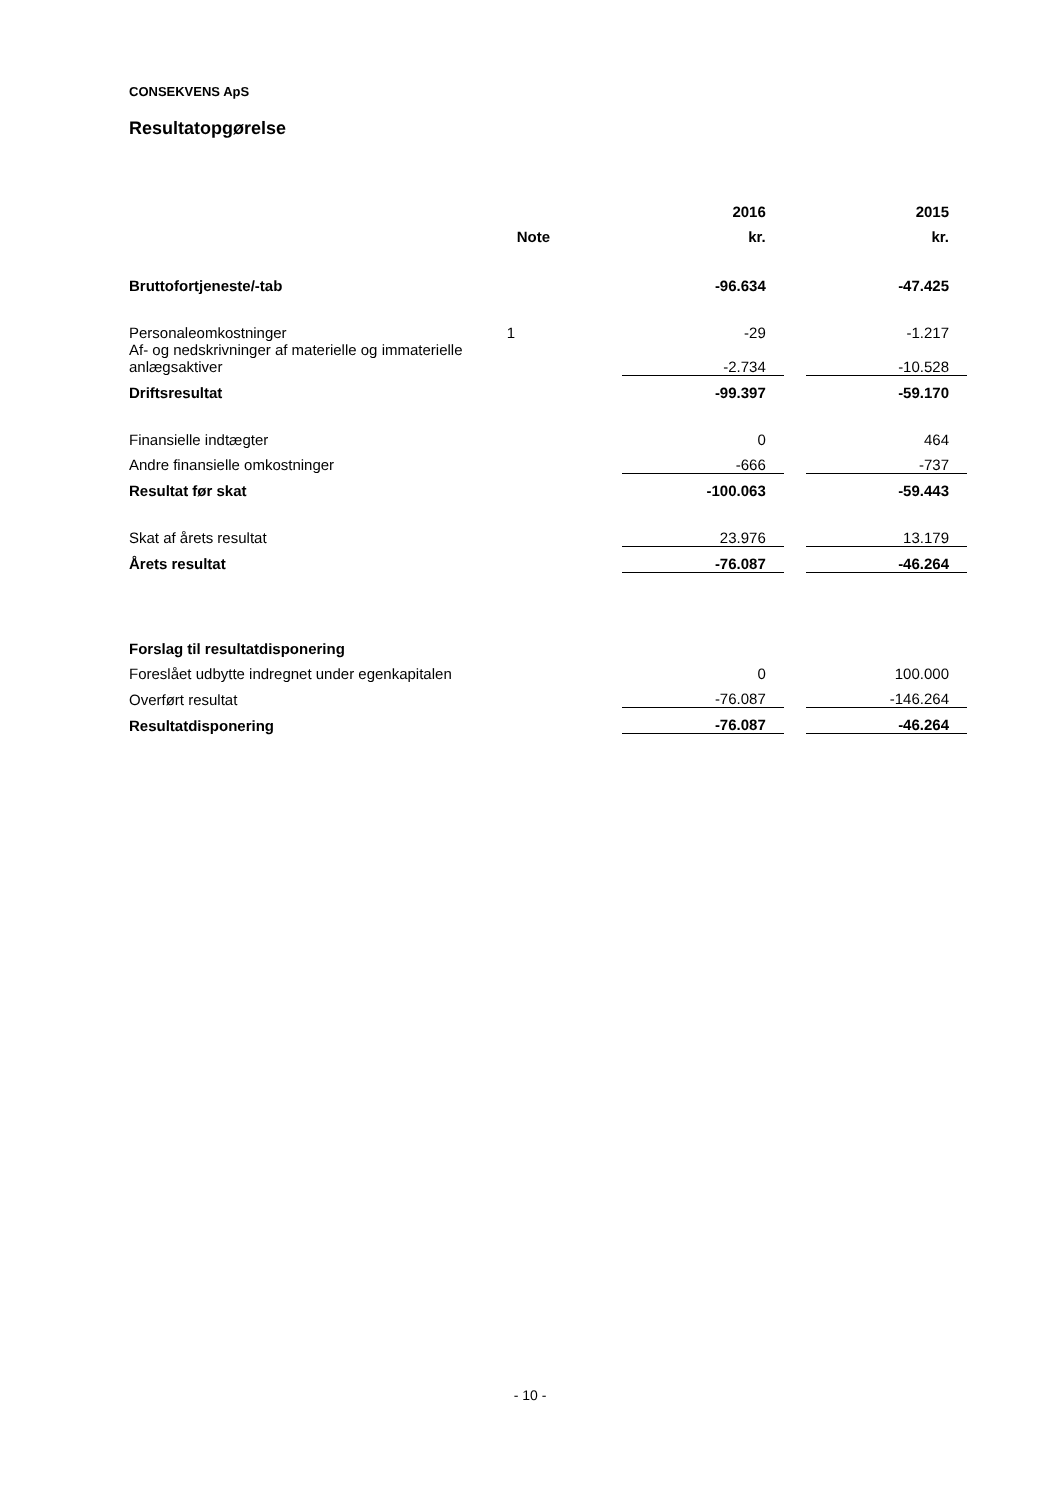CONSEKVENS ApS
Resultatopgørelse
| | | 2016 | | 2015 |
| --- | --- | --- | --- | --- |
| | Note | kr. | | kr. |
| Bruttofortjeneste/-tab | | -96.634 | | -47.425 |
| Personaleomkostninger | 1 | -29 | | -1.217 |
| Af- og nedskrivninger af materielle og immaterielle anlægsaktiver | | -2.734 | | -10.528 |
| Driftsresultat | | -99.397 | | -59.170 |
| Finansielle indtægter | | 0 | | 464 |
| Andre finansielle omkostninger | | -666 | | -737 |
| Resultat før skat | | -100.063 | | -59.443 |
| Skat af årets resultat | | 23.976 | | 13.179 |
| Årets resultat | | -76.087 | | -46.264 |
| Forslag til resultatdisponering | | | | |
| Foreslået udbytte indregnet under egenkapitalen | | 0 | | 100.000 |
| Overført resultat | | -76.087 | | -146.264 |
| Resultatdisponering | | -76.087 | | -46.264 |
- 10 -